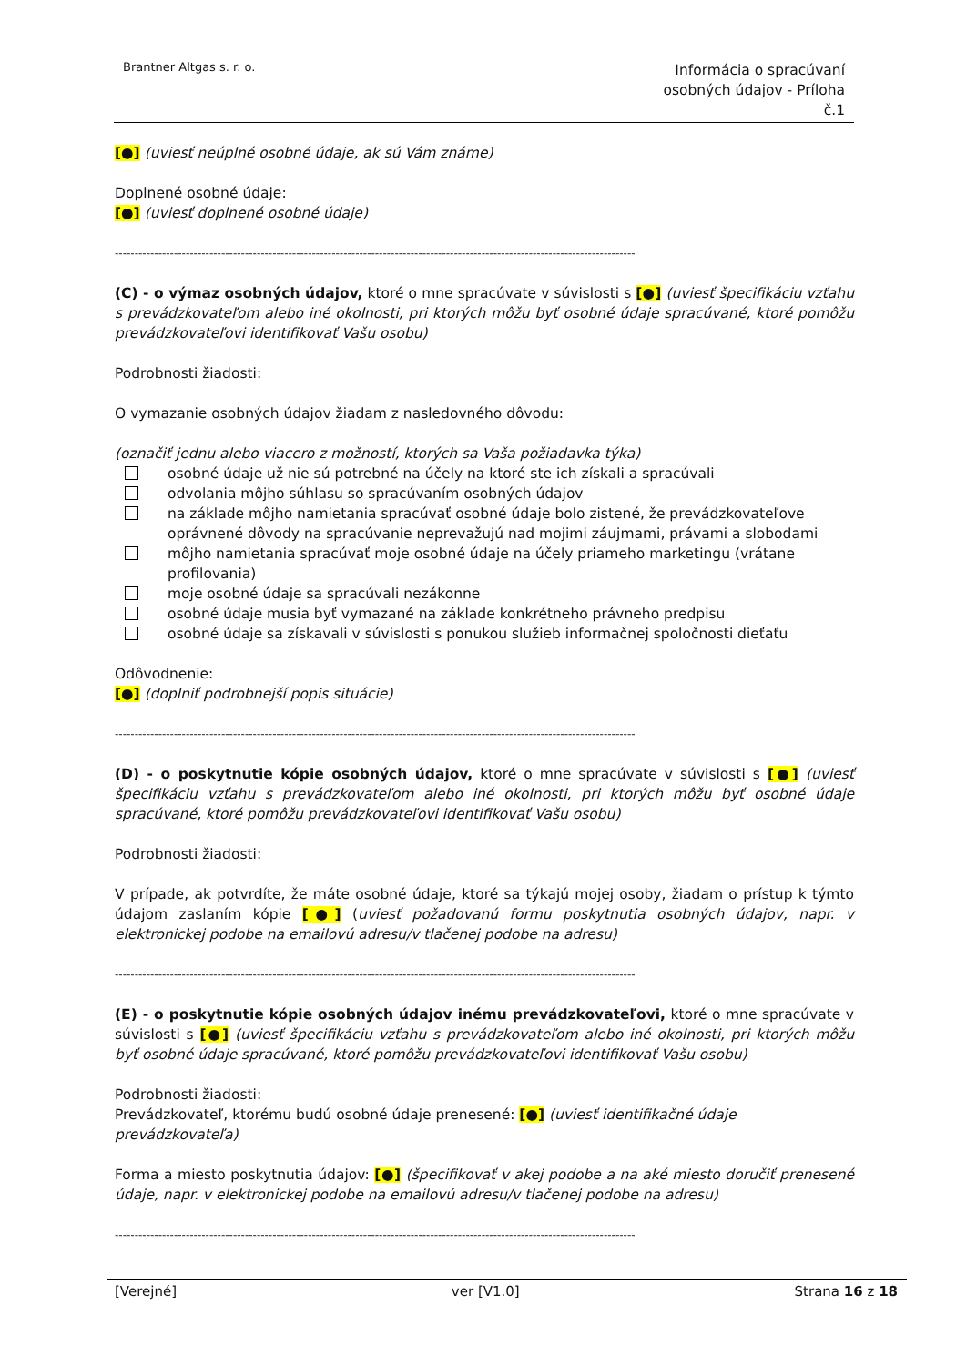Brantner Altgas s. r. o.
Informácia o spracúvaní
osobných údajov - Príloha
č.1
[●] (uviesť neúplné osobné údaje, ak sú Vám známe)
Doplnené osobné údaje:
[●] (uviesť doplnené osobné údaje)
------------------------------------------------------------------------------------------------------------------------------------
(C) - o výmaz osobných údajov, ktoré o mne spracúvate v súvislosti s [●] (uviesť špecifikáciu vzťahu s prevádzkovateľom alebo iné okolnosti, pri ktorých môžu byť osobné údaje spracúvané, ktoré pomôžu prevádzkovateľovi identifikovať Vašu osobu)
Podrobnosti žiadosti:
O vymazanie osobných údajov žiadam z nasledovného dôvodu:
(označiť jednu alebo viacero z možností, ktorých sa Vaša požiadavka týka)
osobné údaje už nie sú potrebné na účely na ktoré ste ich získali a spracúvali
odvolania môjho súhlasu so spracúvaním osobných údajov
na základe môjho namietania spracúvať osobné údaje bolo zistené, že prevádzkovateľove oprávnené dôvody na spracúvanie neprevažujú nad mojimi záujmami, právami a slobodami
môjho namietania spracúvať moje osobné údaje na účely priameho marketingu (vrátane profilovania)
moje osobné údaje sa spracúvali nezákonne
osobné údaje musia byť vymazané na základe konkrétneho právneho predpisu
osobné údaje sa získavali v súvislosti s ponukou služieb informačnej spoločnosti dieťaťu
Odôvodnenie:
[●] (doplniť podrobnejší popis situácie)
------------------------------------------------------------------------------------------------------------------------------------
(D) - o poskytnutie kópie osobných údajov, ktoré o mne spracúvate v súvislosti s [●] (uviesť špecifikáciu vzťahu s prevádzkovateľom alebo iné okolnosti, pri ktorých môžu byť osobné údaje spracúvané, ktoré pomôžu prevádzkovateľovi identifikovať Vašu osobu)
Podrobnosti žiadosti:
V prípade, ak potvrdíte, že máte osobné údaje, ktoré sa týkajú mojej osoby, žiadam o prístup k týmto údajom zaslaním kópie [●] (uviesť požadovanú formu poskytnutia osobných údajov, napr. v elektronickej podobe na emailovú adresu/v tlačenej podobe na adresu)
------------------------------------------------------------------------------------------------------------------------------------
(E) - o poskytnutie kópie osobných údajov inému prevádzkovateľovi, ktoré o mne spracúvate v súvislosti s [●] (uviesť špecifikáciu vzťahu s prevádzkovateľom alebo iné okolnosti, pri ktorých môžu byť osobné údaje spracúvané, ktoré pomôžu prevádzkovateľovi identifikovať Vašu osobu)
Podrobnosti žiadosti:
Prevádzkovateľ, ktorému budú osobné údaje prenesené: [●] (uviesť identifikačné údaje prevádzkovateľa)
Forma a miesto poskytnutia údajov: [●] (špecifikovať v akej podobe a na aké miesto doručiť prenesené údaje, napr. v elektronickej podobe na emailovú adresu/v tlačenej podobe na adresu)
------------------------------------------------------------------------------------------------------------------------------------
[Verejné] ver [V1.0] Strana 16 z 18